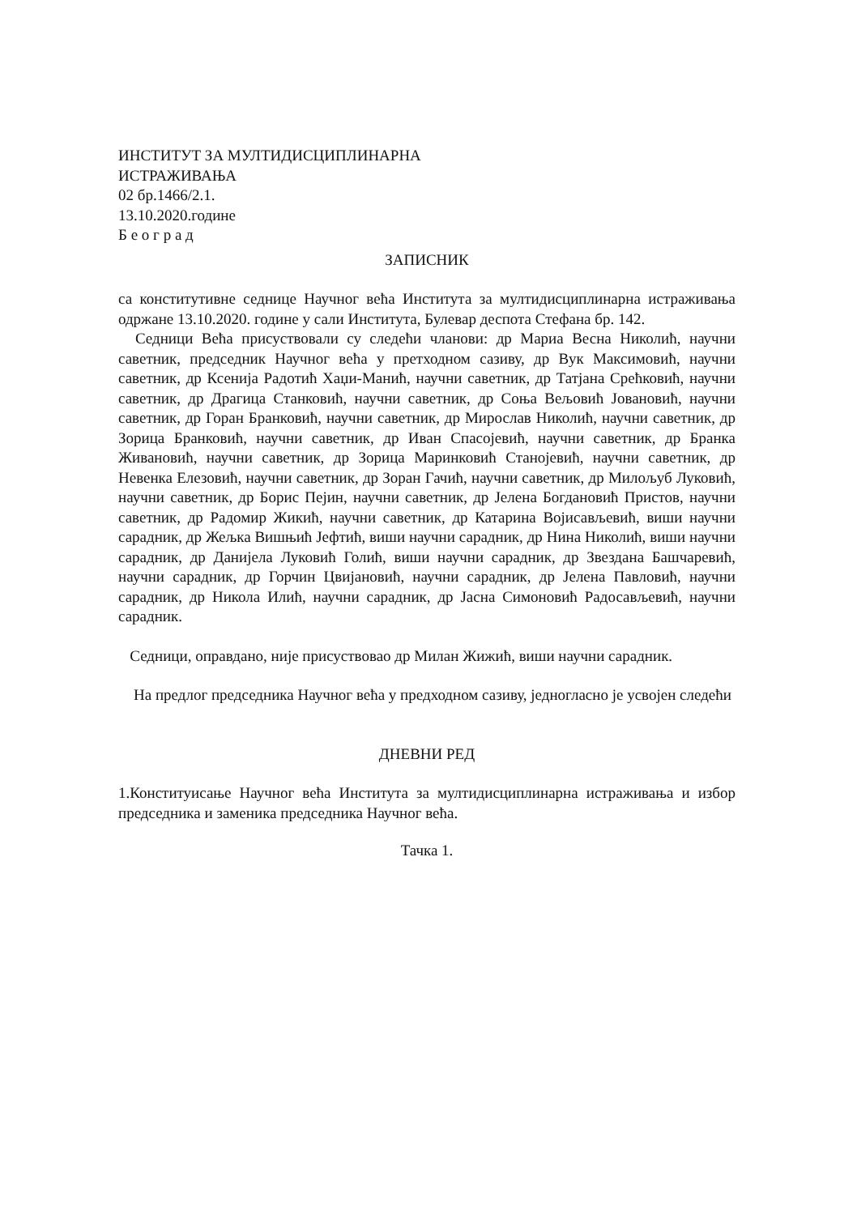ИНСТИТУТ ЗА МУЛТИДИСЦИПЛИНАРНА
ИСТРАЖИВАЊА
02 бр.1466/2.1.
13.10.2020.године
Б е о г р а д
ЗАПИСНИК
са конститутивне седнице Научног већа Института за мултидисциплинарна истраживања одржане 13.10.2020. године у сали Института, Булевар деспота Стефана бр. 142.
Седници Већа присуствовали су следећи чланови: др Мариа Весна Николић, научни саветник, председник Научног већа у претходном сазиву, др Вук Максимовић, научни саветник, др Ксенија Радотић Хаџи-Манић, научни саветник, др Татјана Срећковић, научни саветник, др Драгица Станковић, научни саветник, др Соња Вељовић Јовановић, научни саветник, др Горан Бранковић, научни саветник, др Мирослав Николић, научни саветник, др Зорица Бранковић, научни саветник, др Иван Спасојевић, научни саветник, др Бранка Живановић, научни саветник, др Зорица Маринковић Станојевић, научни саветник, др Невенка Елезовић, научни саветник, др Зоран Гачић, научни саветник, др Милољуб Луковић, научни саветник, др Борис Пејин, научни саветник, др Јелена Богдановић Пристов, научни саветник, др Радомир Жикић, научни саветник, др Катарина Војисављевић, виши научни сарадник, др Жељка Вишњић Јефтић, виши научни сарадник, др Нина Николић, виши научни сарадник, др Данијела Луковић Голић, виши научни сарадник, др Звездана Башчаревић, научни сарадник, др Горчин Цвијановић, научни сарадник, др Јелена Павловић, научни сарадник, др Никола Илић, научни сарадник, др Јасна Симоновић Радосављевић, научни сарадник.
Седници, оправдано, није присуствовао др Милан Жижић, виши научни сарадник.
На предлог председника Научног већа у предходном сазиву, једногласно је усвојен следећи
ДНЕВНИ РЕД
1.Конституисање Научног већа Института за мултидисциплинарна истраживања и избор председника и заменика председника Научног већа.
Тачка 1.